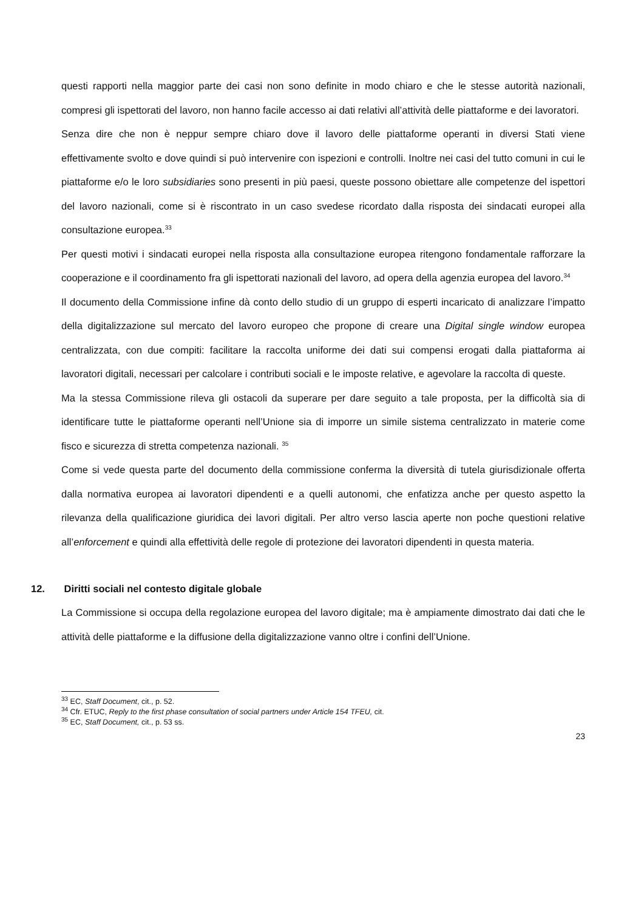questi rapporti nella maggior parte dei casi non sono definite in modo chiaro e che le stesse autorità nazionali, compresi gli ispettorati del lavoro, non hanno facile accesso ai dati relativi all’attività delle piattaforme e dei lavoratori.
Senza dire che non è neppur sempre chiaro dove il lavoro delle piattaforme operanti in diversi Stati viene effettivamente svolto e dove quindi si può intervenire con ispezioni e controlli. Inoltre nei casi del tutto comuni in cui le piattaforme e/o le loro subsidiaries sono presenti in più paesi, queste possono obiettare alle competenze del ispettori del lavoro nazionali, come si è riscontrato in un caso svedese ricordato dalla risposta dei sindacati europei alla consultazione europea.<sup>33</sup>
Per questi motivi i sindacati europei nella risposta alla consultazione europea ritengono fondamentale rafforzare la cooperazione e il coordinamento fra gli ispettorati nazionali del lavoro, ad opera della agenzia europea del lavoro.<sup>34</sup>
Il documento della Commissione infine dà conto dello studio di un gruppo di esperti incaricato di analizzare l’impatto della digitalizzazione sul mercato del lavoro europeo che propone di creare una Digital single window europea centralizzata, con due compiti: facilitare la raccolta uniforme dei dati sui compensi erogati dalla piattaforma ai lavoratori digitali, necessari per calcolare i contributi sociali e le imposte relative, e agevolare la raccolta di queste.
Ma la stessa Commissione rileva gli ostacoli da superare per dare seguito a tale proposta, per la difficoltà sia di identificare tutte le piattaforme operanti nell’Unione sia di imporre un simile sistema centralizzato in materie come fisco e sicurezza di stretta competenza nazionali. <sup>35</sup>
Come si vede questa parte del documento della commissione conferma la diversità di tutela giurisdizionale offerta dalla normativa europea ai lavoratori dipendenti e a quelli autonomi, che enfatizza anche per questo aspetto la rilevanza della qualificazione giuridica dei lavori digitali. Per altro verso lascia aperte non poche questioni relative all’enforcement e quindi alla effettività delle regole di protezione dei lavoratori dipendenti in questa materia.
12. Diritti sociali nel contesto digitale globale
La Commissione si occupa della regolazione europea del lavoro digitale; ma è ampiamente dimostrato dai dati che le attività delle piattaforme e la diffusione della digitalizzazione vanno oltre i confini dell’Unione.
<sup>33</sup> EC, Staff Document, cit., p. 52.
<sup>34</sup> Cfr. ETUC, Reply to the first phase consultation of social partners under Article 154 TFEU, cit.
<sup>35</sup> EC, Staff Document, cit., p. 53 ss.
23